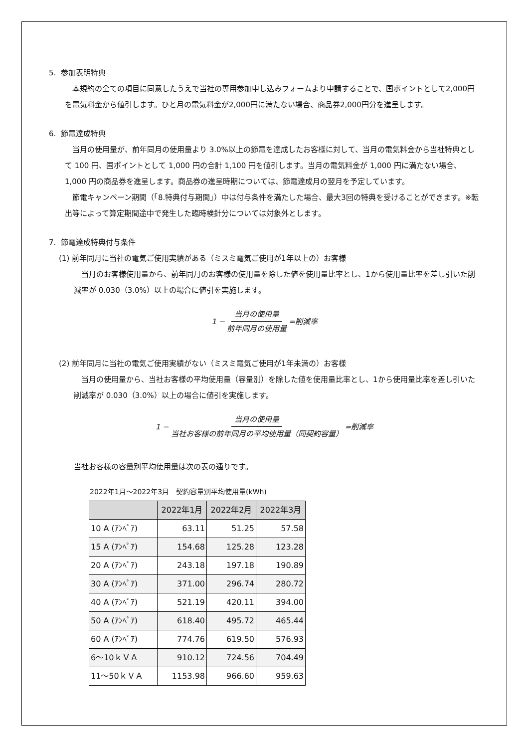5. 参加表明特典
　本規約の全ての項目に同意したうえで当社の専用参加申し込みフォームより申請することで、国ポイントとして2,000円を電気料金から値引します。ひと月の電気料金が2,000円に満たない場合、商品券2,000円分を進呈します。
6. 節電達成特典
　当月の使用量が、前年同月の使用量より 3.0%以上の節電を達成したお客様に対して、当月の電気料金から当社特典として 100 円、国ポイントとして 1,000 円の合計 1,100 円を値引します。当月の電気料金が 1,000 円に満たない場合、1,000 円の商品券を進呈します。商品券の進呈時期については、節電達成月の翌月を予定しています。
　節電キャンペーン期間（「8.特典付与期間」）中は付与条件を満たした場合、最大3回の特典を受けることができます。※転出等によって算定期間途中で発生した臨時検針分については対象外とします。
7. 節電達成特典付与条件
(1) 前年同月に当社の電気ご使用実績がある（ミスミ電気ご使用が1年以上の）お客様
　当月のお客様使用量から、前年同月のお客様の使用量を除した値を使用量比率とし、1から使用量比率を差し引いた削減率が 0.030（3.0%）以上の場合に値引を実施します。
1 − 当月の使用量 前年同月の使用量 =削減率
(2) 前年同月に当社の電気ご使用実績がない（ミスミ電気ご使用が1年未満の）お客様
　当月の使用量から、当社お客様の平均使用量（容量別）を除した値を使用量比率とし、1から使用量比率を差し引いた削減率が 0.030（3.0%）以上の場合に値引を実施します。
1 − 当月の使用量 当社お客様の前年同月の平均使用量（同契約容量） =削減率
当社お客様の容量別平均使用量は次の表の通りです。
2022年1月～2022年3月　契約容量別平均使用量(kWh)
| | 2022年1月 | 2022年2月 | 2022年3月 |
| --- | --- | --- | --- |
| 10 A (ｱﾝﾍﾟｱ) | 63.11 | 51.25 | 57.58 |
| 15 A (ｱﾝﾍﾟｱ) | 154.68 | 125.28 | 123.28 |
| 20 A (ｱﾝﾍﾟｱ) | 243.18 | 197.18 | 190.89 |
| 30 A (ｱﾝﾍﾟｱ) | 371.00 | 296.74 | 280.72 |
| 40 A (ｱﾝﾍﾟｱ) | 521.19 | 420.11 | 394.00 |
| 50 A (ｱﾝﾍﾟｱ) | 618.40 | 495.72 | 465.44 |
| 60 A (ｱﾝﾍﾟｱ) | 774.76 | 619.50 | 576.93 |
| 6～10ｋＶＡ | 910.12 | 724.56 | 704.49 |
| 11～50ｋＶＡ | 1153.98 | 966.60 | 959.63 |